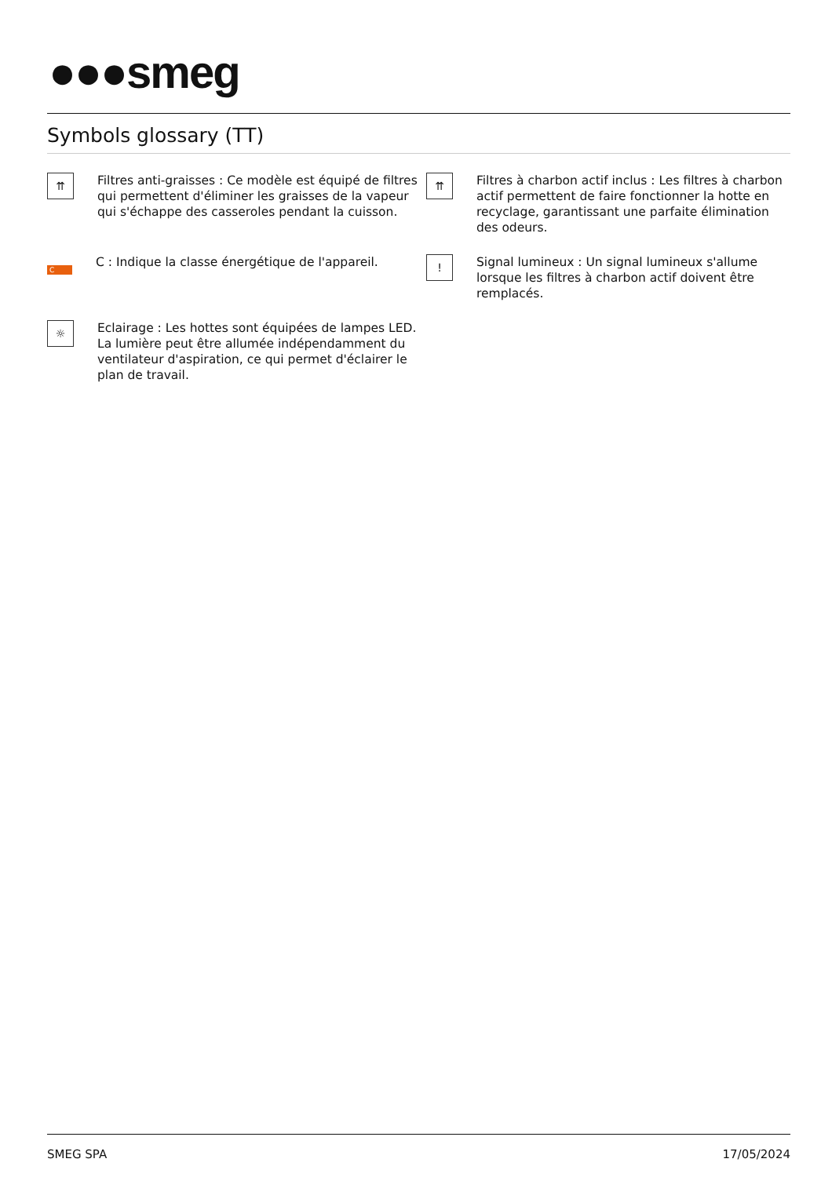●●●smeg
Symbols glossary (TT)
⇈
Filtres anti-graisses : Ce modèle est équipé de filtres qui permettent d'éliminer les graisses de la vapeur qui s'échappe des casseroles pendant la cuisson.
⇈
Filtres à charbon actif inclus : Les filtres à charbon actif permettent de faire fonctionner la hotte en recyclage, garantissant une parfaite élimination des odeurs.
C
C : Indique la classe énergétique de l'appareil.
!
Signal lumineux : Un signal lumineux s'allume lorsque les filtres à charbon actif doivent être remplacés.
☼
Eclairage : Les hottes sont équipées de lampes LED. La lumière peut être allumée indépendamment du ventilateur d'aspiration, ce qui permet d'éclairer le plan de travail.
SMEG SPA 17/05/2024